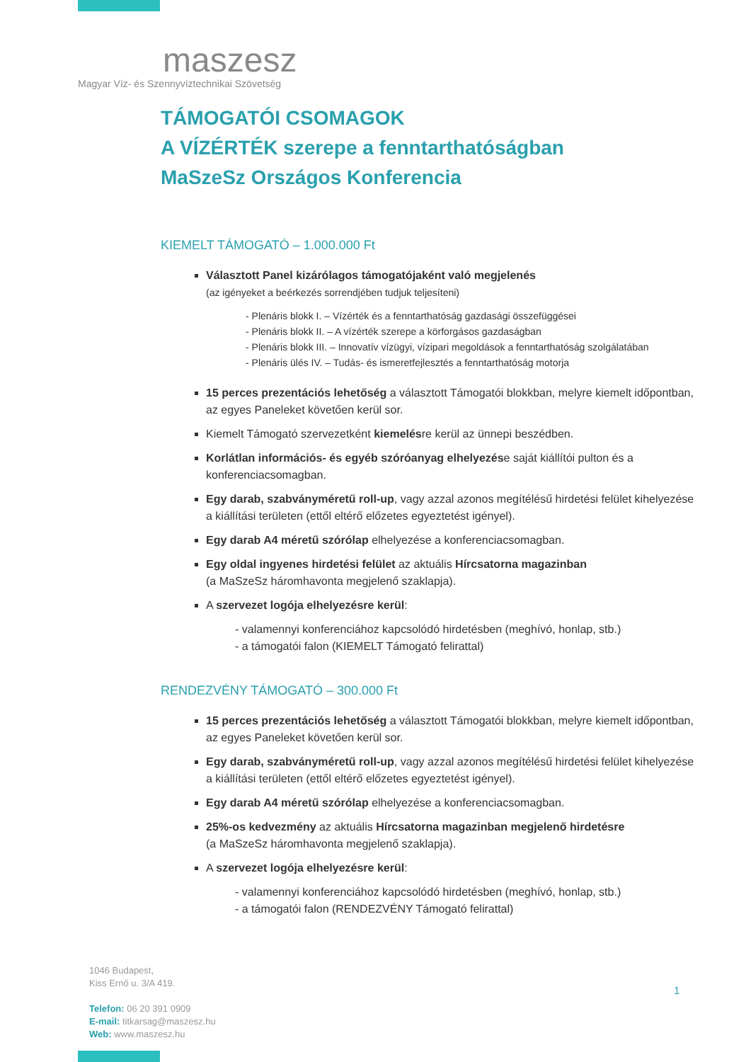maszesz
Magyar Víz- és Szennyvíztechnikai Szövetség
TÁMOGATÓI CSOMAGOK
A VÍZÉRTÉK szerepe a fenntarthatóságban
MaSzeSz Országos Konferencia
KIEMELT TÁMOGATÓ – 1.000.000 Ft
Választott Panel kizárólagos támogatójaként való megjelenés
(az igényeket a beérkezés sorrendjében tudjuk teljesíteni)
- Plenáris blokk I. – Vízérték és a fenntarthatóság gazdasági összefüggései
- Plenáris blokk II. – A vízérték szerepe a körforgásos gazdaságban
- Plenáris blokk III. – Innovatív vízügyi, vízipari megoldások a fenntarthatóság szolgálatában
- Plenáris ülés IV. – Tudás- és ismeretfejlesztés a fenntarthatóság motorja
15 perces prezentációs lehetőség a választott Támogatói blokkban, melyre kiemelt időpontban, az egyes Paneleket követően kerül sor.
Kiemelt Támogató szervezetként kiemelésre kerül az ünnepi beszédben.
Korlátlan információs- és egyéb szóróanyag elhelyezése saját kiállítói pulton és a konferenciacsomagban.
Egy darab, szabványméretű roll-up, vagy azzal azonos megítélésű hirdetési felület kihelyezése a kiállítási területen (ettől eltérő előzetes egyeztetést igényel).
Egy darab A4 méretű szórólap elhelyezése a konferenciacsomagban.
Egy oldal ingyenes hirdetési felület az aktuális Hírcsatorna magazinban
(a MaSzeSz háromhavonta megjelenő szaklapja).
A szervezet logója elhelyezésre kerül:
- valamennyi konferenciához kapcsolódó hirdetésben (meghívó, honlap, stb.)
- a támogatói falon (KIEMELT Támogató felirattal)
RENDEZVÉNY TÁMOGATÓ – 300.000 Ft
15 perces prezentációs lehetőség a választott Támogatói blokkban, melyre kiemelt időpontban, az egyes Paneleket követően kerül sor.
Egy darab, szabványméretű roll-up, vagy azzal azonos megítélésű hirdetési felület kihelyezése a kiállítási területen (ettől eltérő előzetes egyeztetést igényel).
Egy darab A4 méretű szórólap elhelyezése a konferenciacsomagban.
25%-os kedvezmény az aktuális Hírcsatorna magazinban megjelenő hirdetésre
(a MaSzeSz háromhavonta megjelenő szaklapja).
A szervezet logója elhelyezésre kerül:
- valamennyi konferenciához kapcsolódó hirdetésben (meghívó, honlap, stb.)
- a támogatói falon (RENDEZVÉNY Támogató felirattal)
1046 Budapest,
Kiss Ernő u. 3/A 419.
Telefon: 06 20 391 0909
E-mail: titkarsag@maszesz.hu
Web: www.maszesz.hu
1